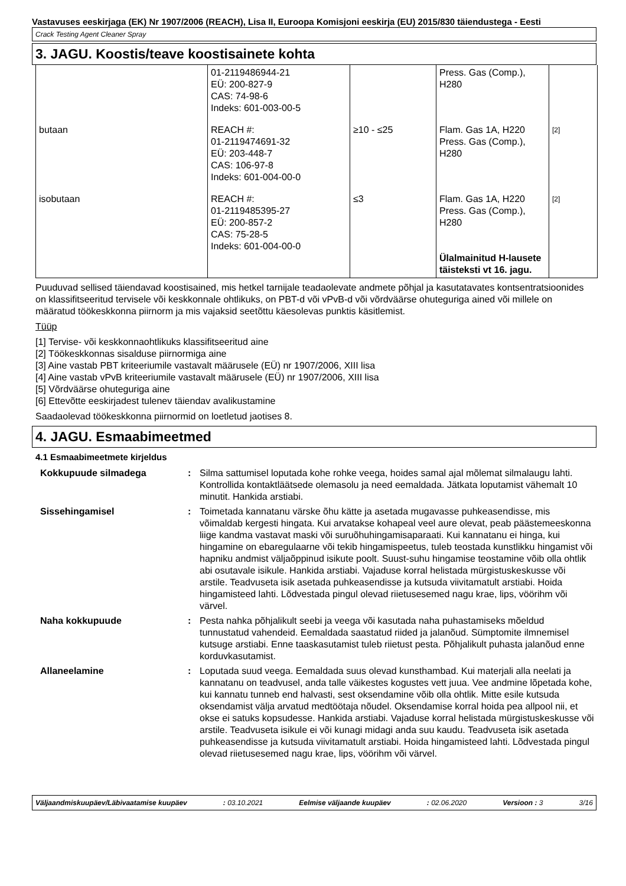Vastavuses eeskirjaga (EK) Nr 1907/2006 (REACH), Lisa II, Euroopa Komisjoni eeskirja (EU) 2015/830 täiendustega - Eesti
Crack Testing Agent Cleaner Spray
3. JAGU. Koostis/teave koostisainete kohta
| | 01-2119486944-21 EÜ: 200-827-9 CAS: 74-98-6 Indeks: 601-003-00-5 | | Press. Gas (Comp.), H280 | |
| butaan | REACH #: 01-2119474691-32 EÜ: 203-448-7 CAS: 106-97-8 Indeks: 601-004-00-0 | ≥10 - ≤25 | Flam. Gas 1A, H220 Press. Gas (Comp.), H280 | [2] |
| isobutaan | REACH #: 01-2119485395-27 EÜ: 200-857-2 CAS: 75-28-5 Indeks: 601-004-00-0 | ≤3 | Flam. Gas 1A, H220 Press. Gas (Comp.), H280 Ülalmainitud H-lausete täisteksti vt 16. jagu. | [2] |
Puuduvad sellised täiendavad koostisained, mis hetkel tarnijale teadaolevate andmete põhjal ja kasutatavates kontsentratsioonides on klassifitseeritud tervisele või keskkonnale ohtlikuks, on PBT-d või vPvB-d või võrdväärse ohuteguriga ained või millele on määratud töökeskkonna piirnorm ja mis vajaksid seetõttu käesolevas punktis käsitlemist.
Tüüp
[1] Tervise- või keskkonnaohtlikuks klassifitseeritud aine
[2] Töökeskkonnas sisalduse piirnormiga aine
[3] Aine vastab PBT kriteeriumile vastavalt määrusele (EÜ) nr 1907/2006, XIII lisa
[4] Aine vastab vPvB kriteeriumile vastavalt määrusele (EÜ) nr 1907/2006, XIII lisa
[5] Võrdväärse ohuteguriga aine
[6] Ettevõtte eeskirjadest tulenev täiendav avalikustamine
Saadaolevad töökeskkonna piirnormid on loetletud jaotises 8.
4. JAGU. Esmaabimeetmed
4.1 Esmaabimeetmete kirjeldus
| Kokkupuude silmadega | : | Silma sattumisel loputada kohe rohke veega, hoides samal ajal mõlemat silmalaugu lahti. Kontrollida kontaktläätsede olemasolu ja need eemaldada. Jätkata loputamist vähemalt 10 minutit. Hankida arstiabi. |
| Sissehingamisel | : | Toimetada kannatanu värske õhu kätte ja asetada mugavasse puhkeasendisse, mis võimaldab kergesti hingata. Kui arvatakse kohapeal veel aure olevat, peab päästemeeskonna liige kandma vastavat maski või suruõhuhingamisaparaati. Kui kannatanu ei hinga, kui hingamine on ebaregulaarne või tekib hingamispeetus, tuleb teostada kunstlikku hingamist või hapniku andmist väljaõppinud isikute poolt. Suust-suhu hingamise teostamine võib olla ohtlik abi osutavale isikule. Hankida arstiabi. Vajaduse korral helistada mürgistuskeskusse või arstile. Teadvuseta isik asetada puhkeasendisse ja kutsuda viivitamatult arstiabi. Hoida hingamisteed lahti. Lõdvestada pingul olevad riietusesemed nagu krae, lips, vöörihm või värvel. |
| Naha kokkupuude | : | Pesta nahka põhjalikult seebi ja veega või kasutada naha puhastamiseks mõeldud tunnustatud vahendeid. Eemaldada saastatud riided ja jalanõud. Sümptomite ilmnemisel kutsuge arstiabi. Enne taaskasutamist tuleb riietust pesta. Põhjalikult puhasta jalanõud enne korduvkasutamist. |
| Allaneelamine | : | Loputada suud veega. Eemaldada suus olevad kunsthambad. Kui materjali alla neelati ja kannatanu on teadvusel, anda talle väikestes kogustes vett juua. Vee andmine lõpetada kohe, kui kannatu tunneb end halvasti, sest oksendamine võib olla ohtlik. Mitte esile kutsuda oksendamist välja arvatud medtöötaja nõudel. Oksendamise korral hoida pea allpool nii, et okse ei satuks kopsudesse. Hankida arstiabi. Vajaduse korral helistada mürgistuskeskusse või arstile. Teadvuseta isikule ei või kunagi midagi anda suu kaudu. Teadvuseta isik asetada puhkeasendisse ja kutsuda viivitamatult arstiabi. Hoida hingamisteed lahti. Lõdvestada pingul olevad riietusesemed nagu krae, lips, vöörihm või värvel. |
Väljaandmiskuupäev/Läbivaatamise kuupäev: 03.10.2021 Eelmise väljaande kuupäev: 02.06.2020 Versioon : 3 3/16